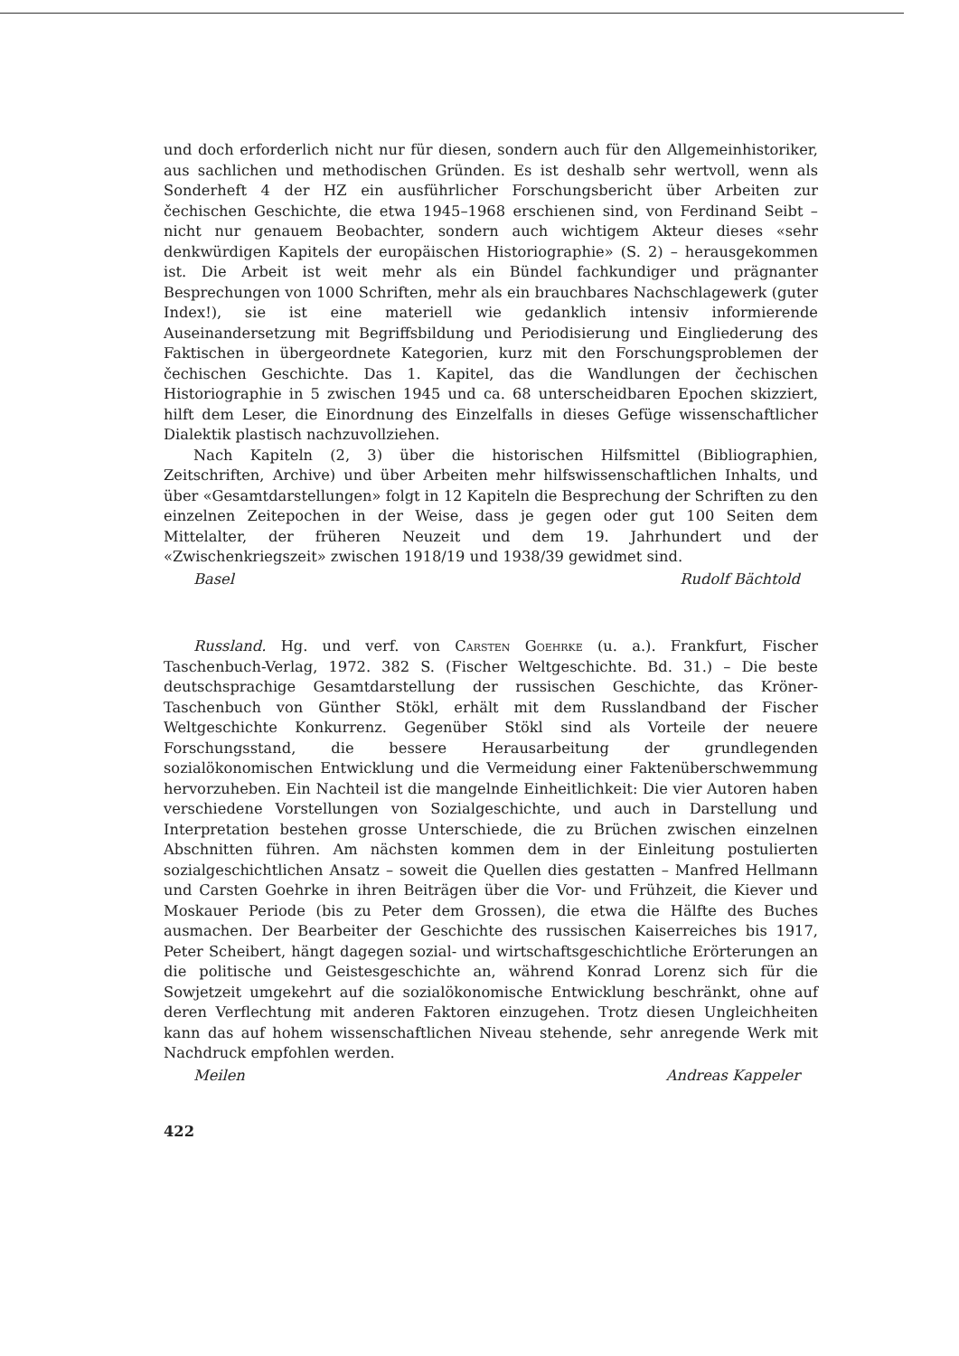und doch erforderlich nicht nur für diesen, sondern auch für den Allgemeinhistoriker, aus sachlichen und methodischen Gründen. Es ist deshalb sehr wertvoll, wenn als Sonderheft 4 der HZ ein ausführlicher Forschungsbericht über Arbeiten zur čechischen Geschichte, die etwa 1945–1968 erschienen sind, von Ferdinand Seibt – nicht nur genauem Beobachter, sondern auch wichtigem Akteur dieses «sehr denkwürdigen Kapitels der europäischen Historiographie» (S. 2) – herausgekommen ist. Die Arbeit ist weit mehr als ein Bündel fachkundiger und prägnanter Besprechungen von 1000 Schriften, mehr als ein brauchbares Nachschlagewerk (guter Index!), sie ist eine materiell wie gedanklich intensiv informierende Auseinandersetzung mit Begriffsbildung und Periodisierung und Eingliederung des Faktischen in übergeordnete Kategorien, kurz mit den Forschungsproblemen der čechischen Geschichte. Das 1. Kapitel, das die Wandlungen der čechischen Historiographie in 5 zwischen 1945 und ca. 68 unterscheidbaren Epochen skizziert, hilft dem Leser, die Einordnung des Einzelfalls in dieses Gefüge wissenschaftlicher Dialektik plastisch nachzuvollziehen.
Nach Kapiteln (2, 3) über die historischen Hilfsmittel (Bibliographien, Zeitschriften, Archive) und über Arbeiten mehr hilfswissenschaftlichen Inhalts, und über «Gesamtdarstellungen» folgt in 12 Kapiteln die Besprechung der Schriften zu den einzelnen Zeitepochen in der Weise, dass je gegen oder gut 100 Seiten dem Mittelalter, der früheren Neuzeit und dem 19. Jahrhundert und der «Zwischenkriegszeit» zwischen 1918/19 und 1938/39 gewidmet sind.
Basel Rudolf Bächtold
Russland. Hg. und verf. von Carsten Goehrke (u. a.). Frankfurt, Fischer Taschenbuch-Verlag, 1972. 382 S. (Fischer Weltgeschichte. Bd. 31.) – Die beste deutschsprachige Gesamtdarstellung der russischen Geschichte, das Kröner-Taschenbuch von Günther Stökl, erhält mit dem Russlandband der Fischer Weltgeschichte Konkurrenz. Gegenüber Stökl sind als Vorteile der neuere Forschungsstand, die bessere Herausarbeitung der grundlegenden sozialökonomischen Entwicklung und die Vermeidung einer Faktenüberschwemmung hervorzuheben. Ein Nachteil ist die mangelnde Einheitlichkeit: Die vier Autoren haben verschiedene Vorstellungen von Sozialgeschichte, und auch in Darstellung und Interpretation bestehen grosse Unterschiede, die zu Brüchen zwischen einzelnen Abschnitten führen. Am nächsten kommen dem in der Einleitung postulierten sozialgeschichtlichen Ansatz – soweit die Quellen dies gestatten – Manfred Hellmann und Carsten Goehrke in ihren Beiträgen über die Vor- und Frühzeit, die Kiever und Moskauer Periode (bis zu Peter dem Grossen), die etwa die Hälfte des Buches ausmachen. Der Bearbeiter der Geschichte des russischen Kaiserreiches bis 1917, Peter Scheibert, hängt dagegen sozial- und wirtschaftsgeschichtliche Erörterungen an die politische und Geistesgeschichte an, während Konrad Lorenz sich für die Sowjetzeit umgekehrt auf die sozialökonomische Entwicklung beschränkt, ohne auf deren Verflechtung mit anderen Faktoren einzugehen. Trotz diesen Ungleichheiten kann das auf hohem wissenschaftlichen Niveau stehende, sehr anregende Werk mit Nachdruck empfohlen werden.
Meilen Andreas Kappeler
422